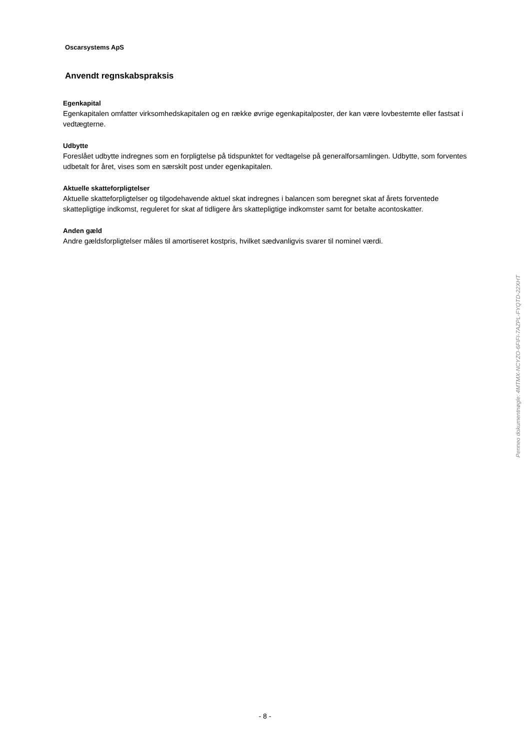Oscarsystems ApS
Anvendt regnskabspraksis
Egenkapital
Egenkapitalen omfatter virksomhedskapitalen og en række øvrige egenkapitalposter, der kan være lovbestemte eller fastsat i vedtægterne.
Udbytte
Foreslået udbytte indregnes som en forpligtelse på tidspunktet for vedtagelse på generalforsamlingen. Udbytte, som forventes udbetalt for året, vises som en særskilt post under egenkapitalen.
Aktuelle skatteforpligtelser
Aktuelle skatteforpligtelser og tilgodehavende aktuel skat indregnes i balancen som beregnet skat af årets forventede skattepligtige indkomst, reguleret for skat af tidligere års skattepligtige indkomster samt for betalte acontoskatter.
Anden gæld
Andre gældsforpligtelser måles til amortiseret kostpris, hvilket sædvanligvis svarer til nominel værdi.
Penneo dokumentnøgle: 4MTMX-NCYZO-6FIFI-7AZPL-FYQTD-22XHT
- 8 -